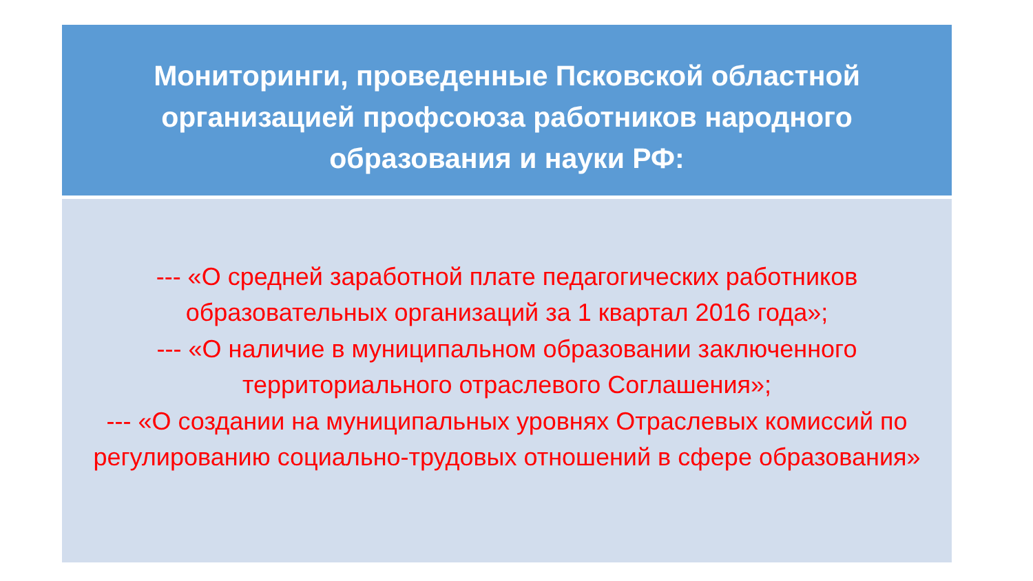Мониторинги, проведенные Псковской областной
организацией профсоюза работников народного
образования и науки РФ:
--- «О средней заработной плате педагогических работников образовательных организаций за 1 квартал 2016 года»;
--- «О наличие в муниципальном образовании заключенного территориального отраслевого Соглашения»;
--- «О создании на муниципальных уровнях Отраслевых комиссий по регулированию социально-трудовых отношений в сфере образования»